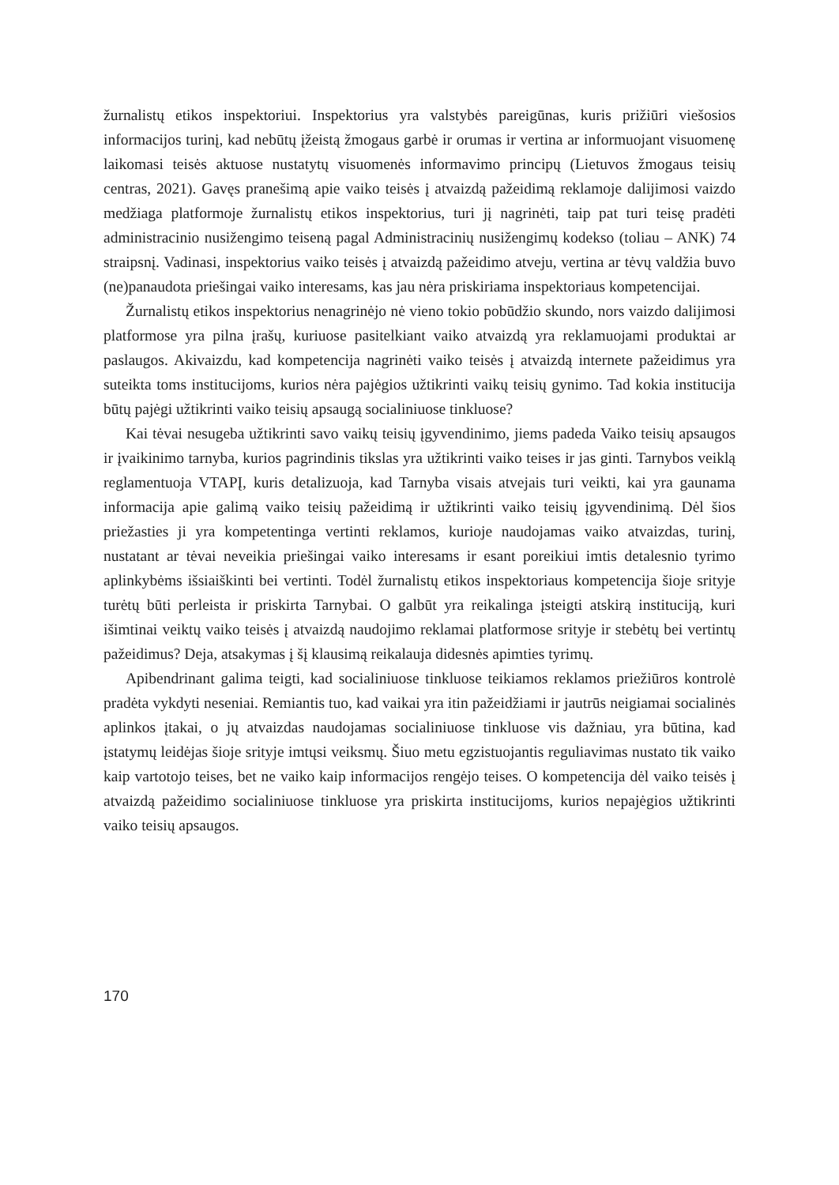žurnalistų etikos inspektoriui. Inspektorius yra valstybės pareigūnas, kuris prižiūri viešosios informacijos turinį, kad nebūtų įžeistą žmogaus garbė ir orumas ir vertina ar informuojant visuomenę laikomasi teisės aktuose nustatytų visuomenės informavimo principų (Lietuvos žmogaus teisių centras, 2021). Gavęs pranešimą apie vaiko teisės į atvaizdą pažeidimą reklamoje dalijimosi vaizdo medžiaga platformoje žurnalistų etikos inspektorius, turi jį nagrinėti, taip pat turi teisę pradėti administracinio nusižengimo teiseną pagal Administracinių nusižengimų kodekso (toliau – ANK) 74 straipsnį. Vadinasi, inspektorius vaiko teisės į atvaizdą pažeidimo atveju, vertina ar tėvų valdžia buvo (ne)panaudota priešingai vaiko interesams, kas jau nėra priskiriama inspektoriaus kompetencijai.
Žurnalistų etikos inspektorius nenagrinėjo nė vieno tokio pobūdžio skundo, nors vaizdo dalijimosi platformose yra pilna įrašų, kuriuose pasitelkiant vaiko atvaizdą yra reklamuojami produktai ar paslaugos. Akivaizdu, kad kompetencija nagrinėti vaiko teisės į atvaizdą internete pažeidimus yra suteikta toms institucijoms, kurios nėra pajėgios užtikrinti vaikų teisių gynimo. Tad kokia institucija būtų pajėgi užtikrinti vaiko teisių apsaugą socialiniuose tinkluose?
Kai tėvai nesugeba užtikrinti savo vaikų teisių įgyvendinimo, jiems padeda Vaiko teisių apsaugos ir įvaikinimo tarnyba, kurios pagrindinis tikslas yra užtikrinti vaiko teises ir jas ginti. Tarnybos veiklą reglamentuoja VTAPĮ, kuris detalizuoja, kad Tarnyba visais atvejais turi veikti, kai yra gaunama informacija apie galimą vaiko teisių pažeidimą ir užtikrinti vaiko teisių įgyvendinimą. Dėl šios priežasties ji yra kompetentinga vertinti reklamos, kurioje naudojamas vaiko atvaizdas, turinį, nustatant ar tėvai neveikia priešingai vaiko interesams ir esant poreikiui imtis detalesnio tyrimo aplinkybėms išsiaiškinti bei vertinti. Todėl žurnalistų etikos inspektoriaus kompetencija šioje srityje turėtų būti perleista ir priskirta Tarnybai. O galbūt yra reikalinga įsteigti atskirą instituciją, kuri išimtinai veiktų vaiko teisės į atvaizdą naudojimo reklamai platformose srityje ir stebėtų bei vertintų pažeidimus? Deja, atsakymas į šį klausimą reikalauja didesnės apimties tyrimų.
Apibendrinant galima teigti, kad socialiniuose tinkluose teikiamos reklamos priežiūros kontrolė pradėta vykdyti neseniai. Remiantis tuo, kad vaikai yra itin pažeidžiami ir jautrūs neigiamai socialinės aplinkos įtakai, o jų atvaizdas naudojamas socialiniuose tinkluose vis dažniau, yra būtina, kad įstatymų leidėjas šioje srityje imtųsi veiksmų. Šiuo metu egzistuojantis reguliavimas nustato tik vaiko kaip vartotojo teises, bet ne vaiko kaip informacijos rengėjo teises. O kompetencija dėl vaiko teisės į atvaizdą pažeidimo socialiniuose tinkluose yra priskirta institucijoms, kurios nepajėgios užtikrinti vaiko teisių apsaugos.
170